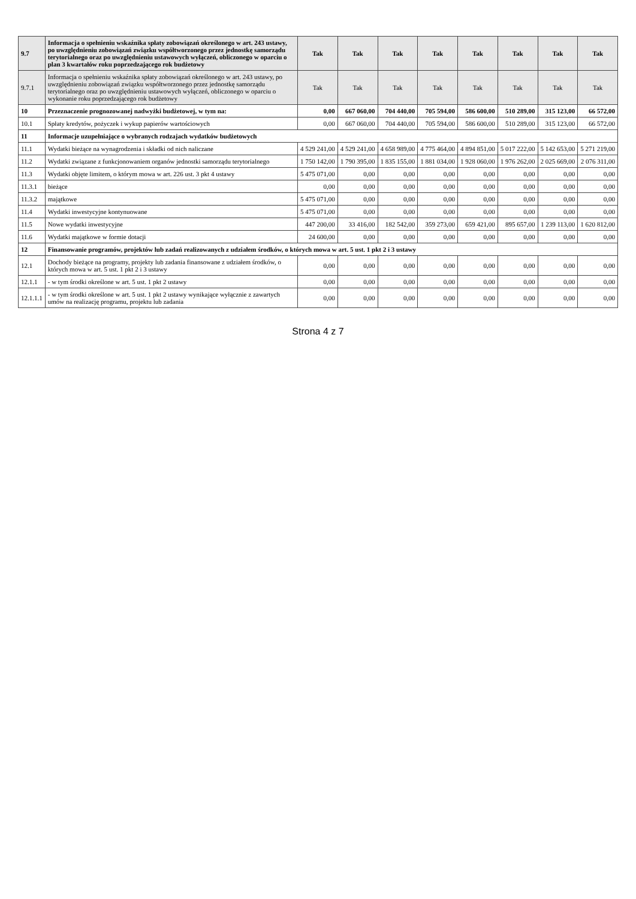| 9.7 | Informacja o spełnieniu wskaźnika spłaty zobowiązań określonego w art. 243 ustawy, po uwzględnieniu zobowiązań związku współtworzonego przez jednostkę samorządu terytorialnego oraz po uwzględnieniu ustawowych wyłączeń, obliczonego w oparciu o plan 3 kwartałów roku poprzedzającego rok budżetowy | Tak | Tak | Tak | Tak | Tak | Tak | Tak | Tak |
| 9.7.1 | Informacja o spełnieniu wskaźnika spłaty zobowiązań określonego w art. 243 ustawy, po uwzględnieniu zobowiązań związku współtworzonego przez jednostkę samorządu terytorialnego oraz po uwzględnieniu ustawowych wyłączeń, obliczonego w oparciu o wykonanie roku poprzedzającego rok budżetowy | Tak | Tak | Tak | Tak | Tak | Tak | Tak | Tak |
| 10 | Przeznaczenie prognozowanej nadwyżki budżetowej, w tym na: | 0,00 | 667 060,00 | 704 440,00 | 705 594,00 | 586 600,00 | 510 289,00 | 315 123,00 | 66 572,00 |
| 10.1 | Spłaty kredytów, pożyczek i wykup papierów wartościowych | 0,00 | 667 060,00 | 704 440,00 | 705 594,00 | 586 600,00 | 510 289,00 | 315 123,00 | 66 572,00 |
| 11 | Informacje uzupełniające o wybranych rodzajach wydatków budżetowych | | | | | | | | |
| 11.1 | Wydatki bieżące na wynagrodzenia i składki od nich naliczane | 4 529 241,00 | 4 529 241,00 | 4 658 989,00 | 4 775 464,00 | 4 894 851,00 | 5 017 222,00 | 5 142 653,00 | 5 271 219,00 |
| 11.2 | Wydatki związane z funkcjonowaniem organów jednostki samorządu terytorialnego | 1 750 142,00 | 1 790 395,00 | 1 835 155,00 | 1 881 034,00 | 1 928 060,00 | 1 976 262,00 | 2 025 669,00 | 2 076 311,00 |
| 11.3 | Wydatki objęte limitem, o którym mowa w art. 226 ust. 3 pkt 4 ustawy | 5 475 071,00 | 0,00 | 0,00 | 0,00 | 0,00 | 0,00 | 0,00 | 0,00 |
| 11.3.1 | bieżące | 0,00 | 0,00 | 0,00 | 0,00 | 0,00 | 0,00 | 0,00 | 0,00 |
| 11.3.2 | majątkowe | 5 475 071,00 | 0,00 | 0,00 | 0,00 | 0,00 | 0,00 | 0,00 | 0,00 |
| 11.4 | Wydatki inwestycyjne kontynuowane | 5 475 071,00 | 0,00 | 0,00 | 0,00 | 0,00 | 0,00 | 0,00 | 0,00 |
| 11.5 | Nowe wydatki inwestycyjne | 447 200,00 | 33 416,00 | 182 542,00 | 359 273,00 | 659 421,00 | 895 657,00 | 1 239 113,00 | 1 620 812,00 |
| 11.6 | Wydatki majątkowe w formie dotacji | 24 600,00 | 0,00 | 0,00 | 0,00 | 0,00 | 0,00 | 0,00 | 0,00 |
| 12 | Finansowanie programów, projektów lub zadań realizowanych z udziałem środków, o których mowa w art. 5 ust. 1 pkt 2 i 3 ustawy | | | | | | | | |
| 12.1 | Dochody bieżące na programy, projekty lub zadania finansowane z udziałem środków, o których mowa w art. 5 ust. 1 pkt 2 i 3 ustawy | 0,00 | 0,00 | 0,00 | 0,00 | 0,00 | 0,00 | 0,00 | 0,00 |
| 12.1.1 | - w tym środki określone w art. 5 ust. 1 pkt 2 ustawy | 0,00 | 0,00 | 0,00 | 0,00 | 0,00 | 0,00 | 0,00 | 0,00 |
| 12.1.1.1 | - w tym środki określone w art. 5 ust. 1 pkt 2 ustawy wynikające wyłącznie z zawartych umów na realizację programu, projektu lub zadania | 0,00 | 0,00 | 0,00 | 0,00 | 0,00 | 0,00 | 0,00 | 0,00 |
Strona 4 z 7